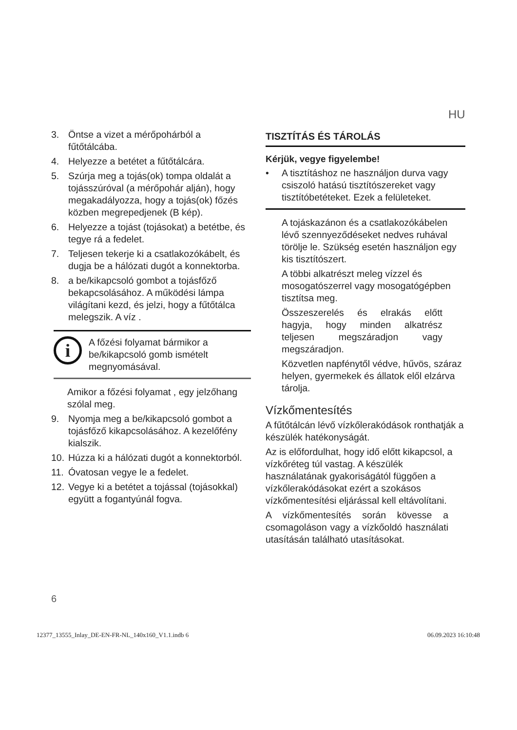HU
3. Öntse a vizet a mérőpohárból a fűtőtálcába.
4. Helyezze a betétet a fűtőtálcára.
5. Szúrja meg a tojás(ok) tompa oldalát a tojásszúróval (a mérőpohár alján), hogy megakadályozza, hogy a tojás(ok) főzés közben megrepedjenek (B kép).
6. Helyezze a tojást (tojásokat) a betétbe, és tegye rá a fedelet.
7. Teljesen tekerje ki a csatlakozókábelt, és dugja be a hálózati dugót a konnektorba.
8. a be/kikapcsoló gombot a tojásfőző bekapcsolásához. A működési lámpa világítani kezd, és jelzi, hogy a fűtőtálca melegszik. A víz .
i
A főzési folyamat bármikor a be/kikapcsoló gomb ismételt megnyomásával.
Amikor a főzési folyamat , egy jelzőhang szólal meg.
9. Nyomja meg a be/kikapcsoló gombot a tojásfőző kikapcsolásához. A kezelőfény kialszik.
10. Húzza ki a hálózati dugót a konnektorból.
11. Óvatosan vegye le a fedelet.
12. Vegye ki a betétet a tojással (tojásokkal) együtt a fogantyúnál fogva.
TISZTÍTÁS ÉS TÁROLÁS
Kérjük, vegye figyelembe!
• A tisztításhoz ne használjon durva vagy csiszoló hatású tisztítószereket vagy tisztítóbetéteket. Ezek a felületeket.
A tojáskazánon és a csatlakozókábelen lévő szennyeződéseket nedves ruhával törölje le. Szükség esetén használjon egy kis tisztítószert.
A többi alkatrészt meleg vízzel és mosogatószerrel vagy mosogatógépben tisztítsa meg.
Összeszerelés és elrakás előtt hagyja, hogy minden alkatrész teljesen megszáradjon vagy megszáradjon.
Közvetlen napfénytől védve, hűvös, száraz helyen, gyermekek és állatok elől elzárva tárolja.
Vízkőmentesítés
A fűtőtálcán lévő vízkőlerakódások ronthatják a készülék hatékonyságát.
Az is előfordulhat, hogy idő előtt kikapcsol, a vízkőréteg túl vastag. A készülék használatának gyakoriságától függően a vízkőlerakódásokat ezért a szokásos vízkőmentesítési eljárással kell eltávolítani.
A vízkőmentesítés során kövesse a csomagoláson vagy a vízkőoldó használati utasításán található utasításokat.
6
12377_13555_Inlay_DE-EN-FR-NL_140x160_V1.1.indb 6 06.09.2023 16:10:48